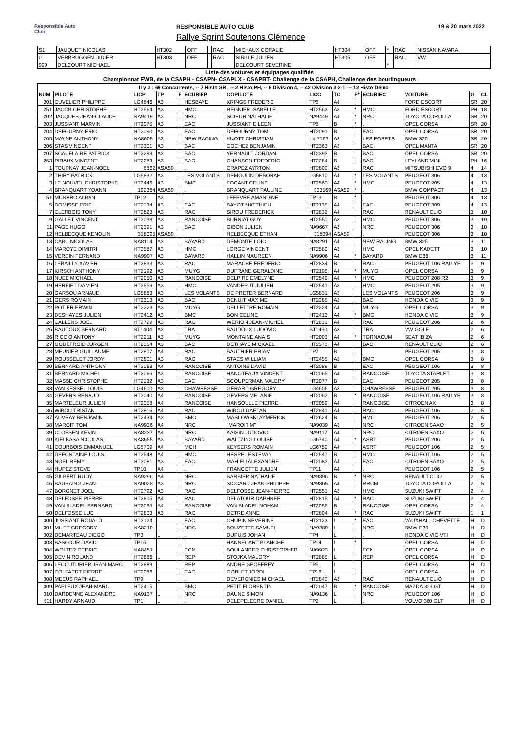Responsible Auto Club
RESPONSIBLE AUTO CLUB
Rallye Sprint Soutenons Clémence
19 & 20 mars 2022
| S1 | JAUQUET NICOLAS | HT302 | OFF | | RAC | MICHAUX CORALIE | HT304 | OFF | * | RAC | NISSAN NAVARA |
| 0 | VERBRUGGEN DIDIER | HT303 | OFF | | RAC | SIBILLE JULIEN | HT305 | OFF | | RAC | VW |
| 999 | DELCOURT MICHAEL | | | | | DELCOURT SEVERINE | | | * | | |
Liste des voitures et équipages qualifiés
Championnat FWB, de la CSAPH - CSAPN- CSAPLX - CSAPBT- Challenge de la CSAPH, Challenge des bourlingueurs
| Il y a : 69 Concurrents, -- 7 Histo SR , -- 2 Histo PH, -- 6 Division 4, -- 42 Division 3-2-1, -- 12 Histo Démo | | | | | | | | | | | | | |
| NUM | PILOTE | LICP | TP | F | ECURIEP | COPILOTE | LICC | TC | F* | ECURIEC | VOITURE | G | CL |
| 201 | CUVELIER PHILIPPE | LG4846 | A3 | | HESBAYE | KRINGS FREDERIC | TP6 | A4 | | . | FORD ESCORT | SR | 20 |
| 251 | JACOB CHRISTOPHE | HT2564 | A3 | | HMC | REGNIER ISABELLE | HT2563 | A3 | * | HMC | FORD ESCORT | PH | 18 |
| 202 | JACQUES JEAN-CLAUDE | NA9419 | A3 | | NRC | SCIEUR NATHALIE | NA9449 | A4 | * | NRC | TOYOTA COROLLA | SR | 20 |
| 203 | JUSSIANT MARVIN | HT2075 | A3 | | EAC | JUSSIANT EILEEN | TP8 | B | * | . | OPEL CORSA | SR | 20 |
| 204 | DEFOURNY ERIC | HT2090 | A3 | | EAC | DEFOURNY TOM | HT2091 | B | | EAC | OPEL CORSA | SR | 20 |
| 205 | MAYNE ANTHONY | NA8605 | A3 | | NEW RACING | KNOTT CHRISTIAN | LX 7163 | A3 | | LES FORETS | BMW 320 | SR | 20 |
| 206 | STAS VINCENT | HT2301 | A3 | | BAC | COCHEZ BENJAMIN | HT2363 | A3 | | BAC | OPEL MANTA | SR | 20 |
| 207 | SCAUFLAIRE PATRICK | HT2293 | A3 | | BAC | YERNAULT JORDAN | HT2393 | B | | BAC | OPEL CORSA | SR | 20 |
| 253 | PIRAUX VINCENT | HT2283 | A3 | | BAC | CHANSON FREDERIC | HT2284 | B | | BAC | LEYLAND MINI | PH | 16 |
| 1 | TOURNAY JEAN-NOEL | 8862 | ASA59 | | . | CRAPEZ AYRTON | HT2800 | A3 | | RAC | MITSUBISHI EVO 9 | 4 | 14 |
| 2 | THIRY PATRICK | LG5832 | A3 | | LES VOLANTS | DEMOULIN DEBORAH | LG5810 | A4 | * | LES VOLANTS | PEUGEOT 306 | 4 | 13 |
| 3 | LE NOUVEL CHRISTOPHE | HT2446 | A3 | | BMC | FOCANT CELINE | HT2560 | A4 | * | HMC | PEUGEOT 205 | 4 | 13 |
| 4 | BRANQUART YOANN | 192384 | ASA59 | | . | BRANQUART PAULINE | 303569 | ASA59 | * | . | BMW COMPACT | 4 | 13 |
| 51 | MUNARO ALBAN | TP12 | A3 | | | LEFEVRE AMANDINE | TP13 | B | * | | PEUGEOT 306 | 4 | 13 |
| 5 | DOMISSE ERIC | HT2134 | A3 | | EAC | BAYOT MATTHIEU | HT2135 | A4 | | EAC | PEUGEOT 309 | 4 | 13 |
| 7 | CLERBOIS TONY | HT2823 | A3 | | RAC | SIROU FREDERICK | HT2832 | A4 | | RAC | RENAULT CLIO | 3 | 10 |
| 9 | GALLET VINCENT | HT2038 | A3 | | RANCOISE | BURNIAT GUY | HT2550 | A3 | | HMC | PEUGEOT 306 | 3 | 10 |
| 11 | PAGE HUGO | HT2391 | A3 | | BAC | GIBON JULIEN | NA9667 | A3 | | NRC | PEUGEOT 306 | 3 | 10 |
| 12 | HELBECQUE KENOLIN | 318095 | ASA59 | | | HELBECQUE ETHAN | 318094 | ASA59 | | . | PEUGEOT 306 | 3 | 10 |
| 13 | CABU NICOLAS | NA8114 | A3 | | BAYARD | DEMONTE LOIC | NA8291 | A4 | | NEW RACING | BMW 325 | 3 | 11 |
| 14 | MAROYE DIMITRI | HT2587 | A3 | | HMC | LORGE VINCENT | HT2580 | A3 | | HMC | OPEL KADETT | 3 | 10 |
| 15 | VERDIN FERNAND | NA9907 | A3 | | BAYARD | HALLIN MAUREEN | NA9906 | A4 | * | BAYARD | BMW E36 | 3 | 11 |
| 16 | LEBAILLY XAVIER | HT2833 | A3 | | RAC | MARACHE FREDERIC | HT2834 | B | | RAC | PEUGEOT 106 RALLYE | 3 | 9 |
| 17 | KIRSCH ANTHONY | HT2192 | A3 | | MUYG | DUFRANE GERALDINE | HT2195 | A4 | * | MUYG | OPEL CORSA | 3 | 9 |
| 18 | NUEE MICHAEL | HT2050 | A3 | | RANCOISE | DELPIRE EMELYNE | HT2549 | A4 | * | HMC | PEUGEOT 208 R2 | 3 | 9 |
| 19 | HERBIET DAMIEN | HT2559 | A3 | | HMC | VANDEPUT JULIEN | HT2541 | A3 | | HMC | PEUGEOT 205 | 3 | 9 |
| 20 | GARSOU ARNAUD | LG5883 | A3 | | LES VOLANTS | DE PRETER BERNARD | LG5831 | A3 | | LES VOLANTS | PEUGEOT 206 | 3 | 9 |
| 21 | GERS ROMAIN | HT2313 | A3 | | BAC | DENUIT MAXIME | HT2285 | A3 | | BAC | HONDA CIVIC | 3 | 9 |
| 22 | POTIER ERWIN | HT2223 | A3 | | MUYG | DELLETTRE ROMAIN | HT2224 | A4 | | MUYG | OPEL CORSA | 3 | 9 |
| 23 | DESHAYES JULIEN | HT2412 | A3 | | BMC | BON CELINE | HT2413 | A4 | * | BMC | HONDA CIVIC | 3 | 9 |
| 24 | CALLENS JOEL | HT2799 | A3 | | RAC | WERION JEAN-MICHEL | HT2831 | A4 | | RAC | PEUGEOT 206 | 2 | 6 |
| 25 | BAUDOUX BERNARD | BT1404 | A3 | | TRA | BAUDOUX LUDOVIC | BT1460 | A3 | | TRA | VW GOLF | 2 | 6 |
| 26 | RICCIO ANTONY | HT2211 | A3 | | MUYG | MONTAINE ANAIS | HT2003 | A4 | * | TORNACUM | SEAT IBIZA | 2 | 6 |
| 27 | GODEFROID JURGEN | HT2364 | A3 | | BAC | DETHAYE MICKAEL | HT2373 | A4 | | BAC | RENAULT CLIO | 2 | 6 |
| 28 | MEUNIER GUILLAUME | HT2807 | A4 | | RAC | BAUTHIER PRIAM | TP7 | B | | . | PEUGEOT 205 | 3 | 8 |
| 29 | ROUSSELET JORDY | HT2801 | A3 | | RAC | STAES WILLIAM | HT2455 | A3 | | BMC | OPEL CORSA | 3 | 8 |
| 30 | BERNARD ANTHONY | HT2063 | A4 | | RANCOISE | ANTOINE DAVID | HT2089 | B | | EAC | PEUGEOT 106 | 3 | 8 |
| 31 | BERNARD MICHEL | HT2066 | A3 | | RANCOISE | HANOTEAUX VINCENT | HT2065 | A4 | | RANCOISE | TOYOTA STARLET | 3 | 8 |
| 32 | MASSE CHRISTOPHE | HT2132 | A3 | | EAC | SCOUPERMAN VALERY | HT2077 | B | | EAC | PEUGEOT 205 | 3 | 8 |
| 33 | VAN KESSEL LOUIS | LG4600 | A3 | | CHAWRESSE | GERARD GREGORY | LG4606 | A3 | | CHAWRESSE | PEUGEOT 205 | 3 | 8 |
| 34 | GEVERS RENAUD | HT2040 | A4 | | RANCOISE | GEVERS MELANIE | HT2062 | B | * | RANCOISE | PEUGEOT 106 RALLYE | 3 | 8 |
| 35 | MARTELEUR JULIEN | HT2058 | A4 | | RANCOISE | HANSOULLE PIERRE | HT2059 | A4 | | RANCOISE | CITROEN AX | 3 | 8 |
| 36 | WIBOU TRISTAN | HT2816 | A4 | | RAC | WIBOU GAETAN | HT2841 | A4 | | RAC | PEUGEOT 106 | 2 | 5 |
| 37 | AUVRAY BENJAMIN | HT2434 | A3 | | BMC | MASLOWSKI AYMERICK | HT2624 | B | | HMC | PEUGEOT 206 | 2 | 5 |
| 38 | MAROIT TOM | NA9926 | A4 | | NRC | "MAROIT M" | NA9039 | A3 | | NRC | CITROEN SAXO | 2 | 5 |
| 39 | CLOESEN KEVIN | NA8237 | A4 | | NRC | KAISIN LUDOVIC | NA9117 | A4 | | NRC | CITROEN SAXO | 2 | 5 |
| 40 | KIELBASA NICOLAS | NA8655 | A3 | | BAYARD | WALTZING LOUISE | LG6740 | A4 | * | ASRT | PEUGEOT 206 | 2 | 5 |
| 41 | COURBOIS EMMANUEL | LG5709 | A4 | | MCH | KEYSERS ROMAIN | LG6750 | A4 | | ASRT | PEUGEOT 106 | 2 | 5 |
| 42 | DEFONTAINE LOUIS | HT2548 | A4 | | HMC | HESPEL ESTEVAN | HT2547 | B | | HMC | PEUGEOT 106 | 2 | 5 |
| 43 | NOEL REMY | HT2081 | A3 | | EAC | MAHIEU ALEXANDRE | HT2082 | A4 | | EAC | CITROEN SAXO | 2 | 5 |
| 44 | HUPEZ STEVE | TP10 | A4 | | . | FRANCOTTE JULIEN | TP11 | A4 | | . | PEUGEOT 106 | 2 | 5 |
| 45 | GILBERT RUDY | NA9296 | A4 | | NRC | BARBIER NATHALIE | NA9896 | B | * | NRC | RENAULT CLIO | 2 | 5 |
| 46 | BAURAING JEAN | NA9028 | A3 | | NRC | SICCARD JEAN-PHILIPPE | NA9865 | A4 | | RRCM | TOYOTA COROLLA | 2 | 5 |
| 47 | BORGNET JOEL | HT2792 | A3 | | RAC | DELFOSSE JEAN-PIERRE | HT2551 | A3 | | HMC | SUZUKI SWIFT | 2 | 4 |
| 48 | DELFOSSE PIERRE | HT2805 | A4 | | RAC | DELATOUR DAPHNEE | HT2815 | A4 | * | RAC | SUZUKI SWIFT | 2 | 4 |
| 49 | VAN BLADEL BERNARD | HT2035 | A4 | | RANCOISE | VAN BLADEL NOHAM | HT2055 | B | | RANCOISE | OPEL CORSA | 2 | 4 |
| 50 | DELFOSSE LUC | HT2803 | A3 | | RAC | DETRE ANNE | HT2804 | A4 | * | RAC | SUZUKI SWIFT | 1 | 1 |
| 300 | JUSSIANT RONALD | HT2124 | L | | EAC | CHUPIN SEVERINE | HT2123 | L | * | EAC | VAUXHALL CHEVETTE | H | D |
| 301 | MILET GREGORY | NA8210 | L | | NRC | BOUZETTE SAMUEL | NA9289 | L | | NRC | BMW E30 | H | D |
| 302 | DEMARTEAU DIEGO | TP3 | L | | . | DUPUIS JOHAN | TP4 | L | | . | HONDA CIVIC VTI | H | D |
| 303 | BASCOUR DAVID | TP15 | L | | . | HANNECART BLANCHE | TP14 | L | * | . | OPEL CORSA | H | D |
| 304 | WOLTER CEDRIC | NA8451 | L | | ECN | BOULANGER CHRISTOPHER | NA9923 | L | | ECN | OPEL CORSA | H | D |
| 305 | DEVIN ROLAND | HT2886 | L | | REP | STOJKA MALORY | HT2885 | L | | REP | OPEL CORSA | H | D |
| 306 | LECOUTURIER JEAN-MARC | HT2889 | L | | REP | ANDRE GEOFFREY | TP5 | L | | . | OPEL CORSA | H | D |
| 307 | COLPAERT PIERRE | HT2086 | L | | EAC | GOBLET JORDI | TP16 | L | | . | OPEL CORSA | H | D |
| 308 | MEEUS RAPHAEL | TP9 | L | | . | DEVERGNIES MICHAEL | HT2840 | A3 | | RAC | RENAULT CLIO | H | D |
| 309 | PAPLEUX JEAN-MARC | HT2415 | L | | BMC | PETIT FLORENTIN | HT2047 | B | * | RANCOISE | MAZDA 323 GTI | H | D |
| 310 | DARDENNE ALEXANDRE | NA9137 | L | | NRC | DAUNE SIMON | NA9136 | L | | NRC | PEUGEOT 106 | H | D |
| 311 | HARDY ARNAUD | TP1 | L | | . | DELEPELEERE DANIEL | TP2 | L | | . | VOLVO 360 GLT | H | D |